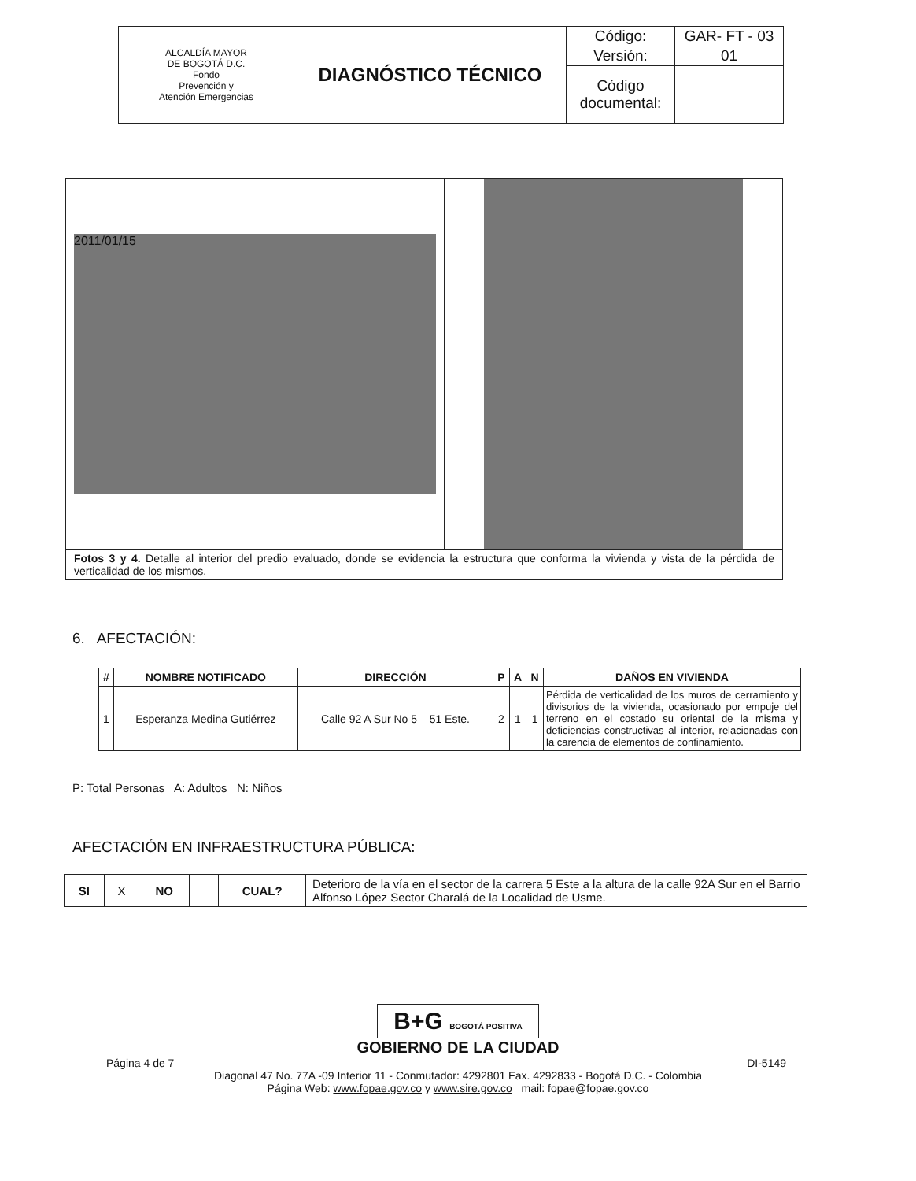| ALCALDÍA MAYOR DE BOGOTÁ D.C. Fondo Prevención y Atención Emergencias | DIAGNÓSTICO TÉCNICO | Código: | GAR- FT - 03 |
| | | Versión: | 01 |
| | | Código documental: | |
| 2011/01/15 | |
| Fotos 3 y 4. Detalle al interior del predio evaluado, donde se evidencia la estructura que conforma la vivienda y vista de la pérdida de verticalidad de los mismos. | |
6. AFECTACIÓN:
| # | NOMBRE NOTIFICADO | DIRECCIÓN | P | A | N | DAÑOS EN VIVIENDA |
| --- | --- | --- | --- | --- | --- | --- |
| 1 | Esperanza Medina Gutiérrez | Calle 92 A Sur No 5 – 51 Este. | 2 | 1 | 1 | Pérdida de verticalidad de los muros de cerramiento y divisorios de la vivienda, ocasionado por empuje del terreno en el costado su oriental de la misma y deficiencias constructivas al interior, relacionadas con la carencia de elementos de confinamiento. |
P: Total Personas A: Adultos N: Niños
AFECTACIÓN EN INFRAESTRUCTURA PÚBLICA:
| SI | X | NO | | CUAL? | Deterioro de la vía en el sector de la carrera 5 Este a la altura de la calle 92A Sur en el Barrio Alfonso López Sector Charalá de la Localidad de Usme. |
B+G BOGOTÁ POSITIVA
GOBIERNO DE LA CIUDAD
Página 4 de 7 DI-5149
Diagonal 47 No. 77A -09 Interior 11 - Conmutador: 4292801 Fax. 4292833 - Bogotá D.C. - Colombia
Página Web: www.fopae.gov.co y www.sire.gov.co mail: fopae@fopae.gov.co